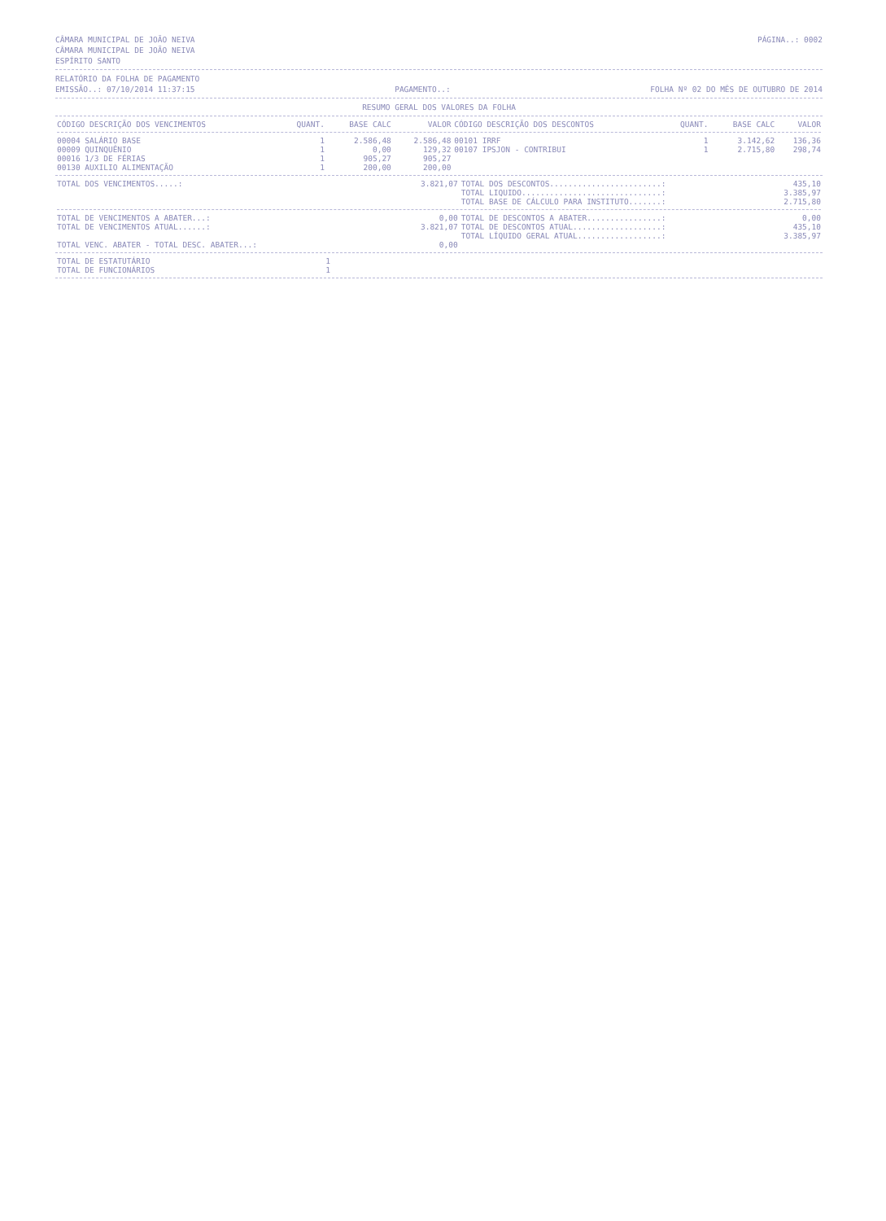CÂMARA MUNICIPAL DE JOÃO NEIVA PÁGINA..: 0002
CÂMARA MUNICIPAL DE JOÃO NEIVA
ESPÍRITO SANTO
RELATÓRIO DA FOLHA DE PAGAMENTO
EMISSÃO..: 07/10/2014 11:37:15 PAGAMENTO..: FOLHA Nº 02 DO MÊS DE OUTUBRO DE 2014
RESUMO GERAL DOS VALORES DA FOLHA
| CÓDIGO DESCRIÇÃO DOS VENCIMENTOS | QUANT. | BASE CALC | VALOR | CÓDIGO DESCRIÇÃO DOS DESCONTOS | QUANT. | BASE CALC | VALOR |
| --- | --- | --- | --- | --- | --- | --- | --- |
| 00004 SALÁRIO BASE | 1 | 2.586,48 | 2.586,48 | 00101 IRRF | 1 | 3.142,62 | 136,36 |
| 00009 QUINQUÊNIO | 1 | 0,00 | 129,32 | 00107 IPSJON - CONTRIBUI | 1 | 2.715,80 | 298,74 |
| 00016 1/3 DE FÉRIAS | 1 | 905,27 | 905,27 | | | | |
| 00130 AUXILIO ALIMENTAÇÃO | 1 | 200,00 | 200,00 | | | | |
| TOTAL DOS VENCIMENTOS.....: | 3.821,07 | TOTAL DOS DESCONTOS........................: | 435,10 |
| | | TOTAL LIQUIDO..............................: | 3.385,97 |
| | | TOTAL BASE DE CÁLCULO PARA INSTITUTO.......: | 2.715,80 |
| TOTAL DE VENCIMENTOS A ABATER...: | 0,00 | TOTAL DE DESCONTOS A ABATER................: | 0,00 |
| TOTAL DE VENCIMENTOS ATUAL......: | 3.821,07 | TOTAL DE DESCONTOS ATUAL...................: | 435,10 |
| | | TOTAL LÍQUIDO GERAL ATUAL..................: | 3.385,97 |
| TOTAL VENC. ABATER - TOTAL DESC. ABATER...: | 0,00 | | |
| TOTAL DE ESTATUTÁRIO | 1 |
| TOTAL DE FUNCIONÁRIOS | 1 |